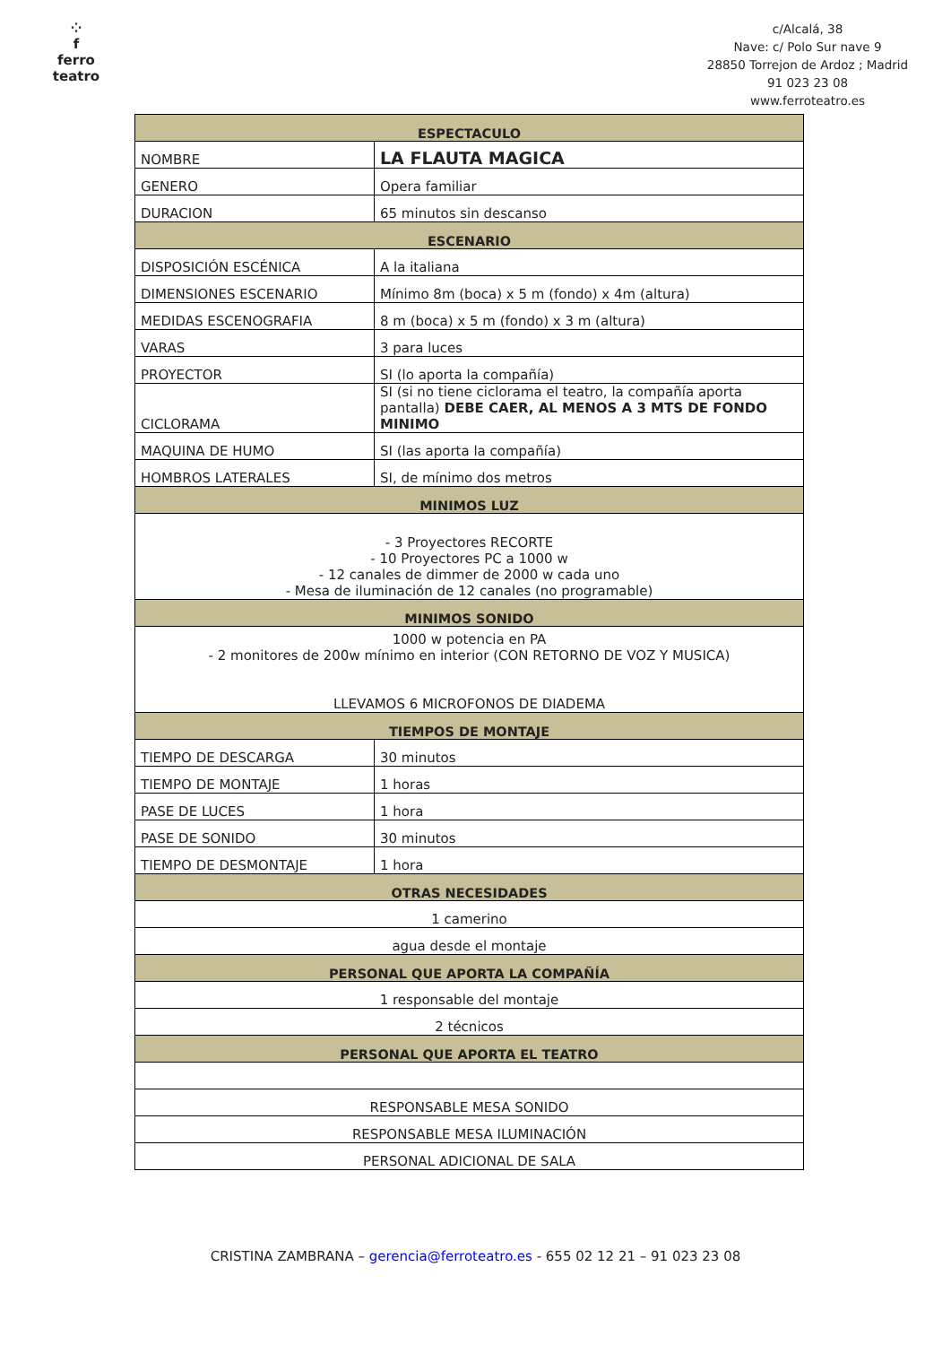⁘
f
ferro teatro
c/Alcalá, 38
Nave: c/ Polo Sur nave 9
28850 Torrejon de Ardoz ; Madrid
91 023 23 08
www.ferroteatro.es
| ESPECTACULO | |
| --- | --- |
| NOMBRE | LA FLAUTA MAGICA |
| GENERO | Opera familiar |
| DURACION | 65 minutos sin descanso |
| ESCENARIO | |
| DISPOSICIÓN ESCÉNICA | A la italiana |
| DIMENSIONES ESCENARIO | Mínimo 8m (boca) x 5 m (fondo) x 4m (altura) |
| MEDIDAS ESCENOGRAFIA | 8 m (boca) x 5 m (fondo) x 3 m (altura) |
| VARAS | 3 para luces |
| PROYECTOR | SI (lo aporta la compañía) |
| CICLORAMA | SI (si no tiene ciclorama el teatro, la compañía aporta pantalla) DEBE CAER, AL MENOS A 3 MTS DE FONDO MINIMO |
| MAQUINA DE HUMO | SI (las aporta la compañía) |
| HOMBROS LATERALES | SI, de mínimo dos metros |
| MINIMOS LUZ | |
| - 3 Proyectores RECORTE - 10 Proyectores PC a 1000 w - 12 canales de dimmer de 2000 w cada uno - Mesa de iluminación de 12 canales (no programable) | |
| MINIMOS SONIDO | |
| 1000 w potencia en PA - 2 monitores de 200w mínimo en interior (CON RETORNO DE VOZ Y MUSICA) LLEVAMOS 6 MICROFONOS DE DIADEMA | |
| TIEMPOS DE MONTAJE | |
| TIEMPO DE DESCARGA | 30 minutos |
| TIEMPO DE MONTAJE | 1 horas |
| PASE DE LUCES | 1 hora |
| PASE DE SONIDO | 30 minutos |
| TIEMPO DE DESMONTAJE | 1 hora |
| OTRAS NECESIDADES | |
| 1 camerino | |
| agua desde el montaje | |
| PERSONAL QUE APORTA LA COMPAÑÍA | |
| 1 responsable del montaje | |
| 2 técnicos | |
| PERSONAL QUE APORTA EL TEATRO | |
| RESPONSABLE MESA SONIDO | |
| RESPONSABLE MESA ILUMINACIÓN | |
| PERSONAL ADICIONAL DE SALA | |
CRISTINA ZAMBRANA – gerencia@ferroteatro.es - 655 02 12 21 – 91 023 23 08